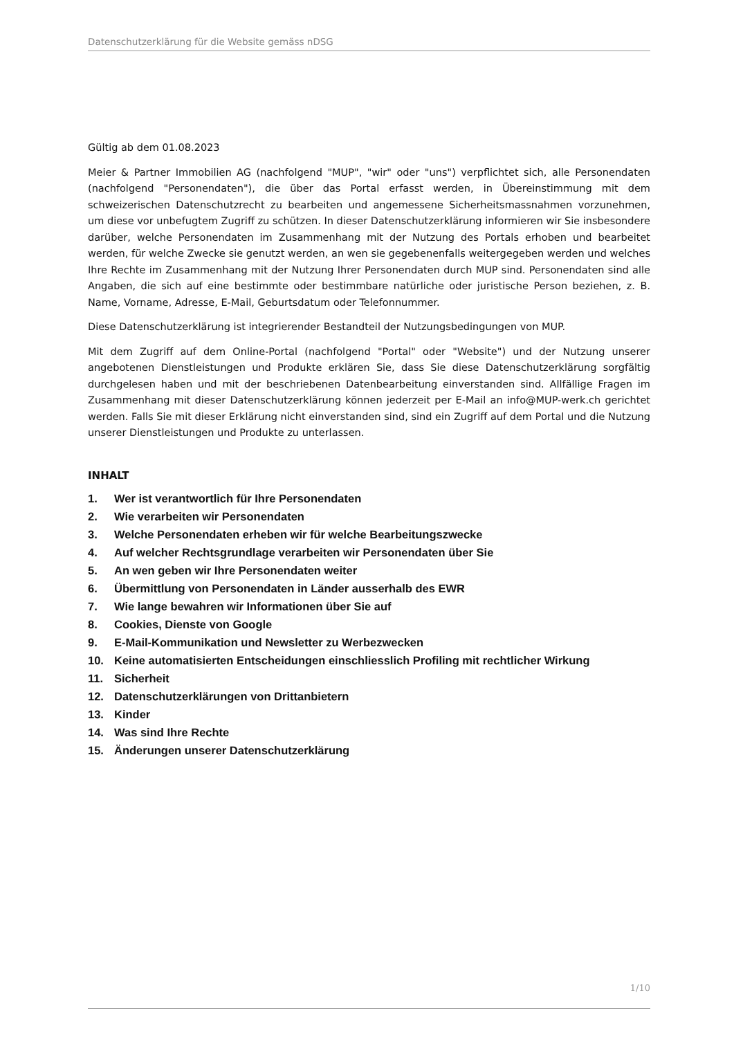Datenschutzerklärung für die Website gemäss nDSG
Gültig ab dem 01.08.2023
Meier & Partner Immobilien AG (nachfolgend "MUP", "wir" oder "uns") verpflichtet sich, alle Personendaten (nachfolgend "Personendaten"), die über das Portal erfasst werden, in Übereinstimmung mit dem schweizerischen Datenschutzrecht zu bearbeiten und angemessene Sicherheitsmassnahmen vorzunehmen, um diese vor unbefugtem Zugriff zu schützen. In dieser Datenschutzerklärung informieren wir Sie insbesondere darüber, welche Personendaten im Zusammenhang mit der Nutzung des Portals erhoben und bearbeitet werden, für welche Zwecke sie genutzt werden, an wen sie gegebenenfalls weitergegeben werden und welches Ihre Rechte im Zusammenhang mit der Nutzung Ihrer Personendaten durch MUP sind. Personendaten sind alle Angaben, die sich auf eine bestimmte oder bestimmbare natürliche oder juristische Person beziehen, z. B. Name, Vorname, Adresse, E-Mail, Geburtsdatum oder Telefonnummer.
Diese Datenschutzerklärung ist integrierender Bestandteil der Nutzungsbedingungen von MUP.
Mit dem Zugriff auf dem Online-Portal (nachfolgend "Portal" oder "Website") und der Nutzung unserer angebotenen Dienstleistungen und Produkte erklären Sie, dass Sie diese Datenschutzerklärung sorgfältig durchgelesen haben und mit der beschriebenen Datenbearbeitung einverstanden sind. Allfällige Fragen im Zusammenhang mit dieser Datenschutzerklärung können jederzeit per E-Mail an info@MUP-werk.ch gerichtet werden. Falls Sie mit dieser Erklärung nicht einverstanden sind, sind ein Zugriff auf dem Portal und die Nutzung unserer Dienstleistungen und Produkte zu unterlassen.
INHALT
1. Wer ist verantwortlich für Ihre Personendaten
2. Wie verarbeiten wir Personendaten
3. Welche Personendaten erheben wir für welche Bearbeitungszwecke
4. Auf welcher Rechtsgrundlage verarbeiten wir Personendaten über Sie
5. An wen geben wir Ihre Personendaten weiter
6. Übermittlung von Personendaten in Länder ausserhalb des EWR
7. Wie lange bewahren wir Informationen über Sie auf
8. Cookies, Dienste von Google
9. E-Mail-Kommunikation und Newsletter zu Werbezwecken
10. Keine automatisierten Entscheidungen einschliesslich Profiling mit rechtlicher Wirkung
11. Sicherheit
12. Datenschutzerklärungen von Drittanbietern
13. Kinder
14. Was sind Ihre Rechte
15. Änderungen unserer Datenschutzerklärung
1/10